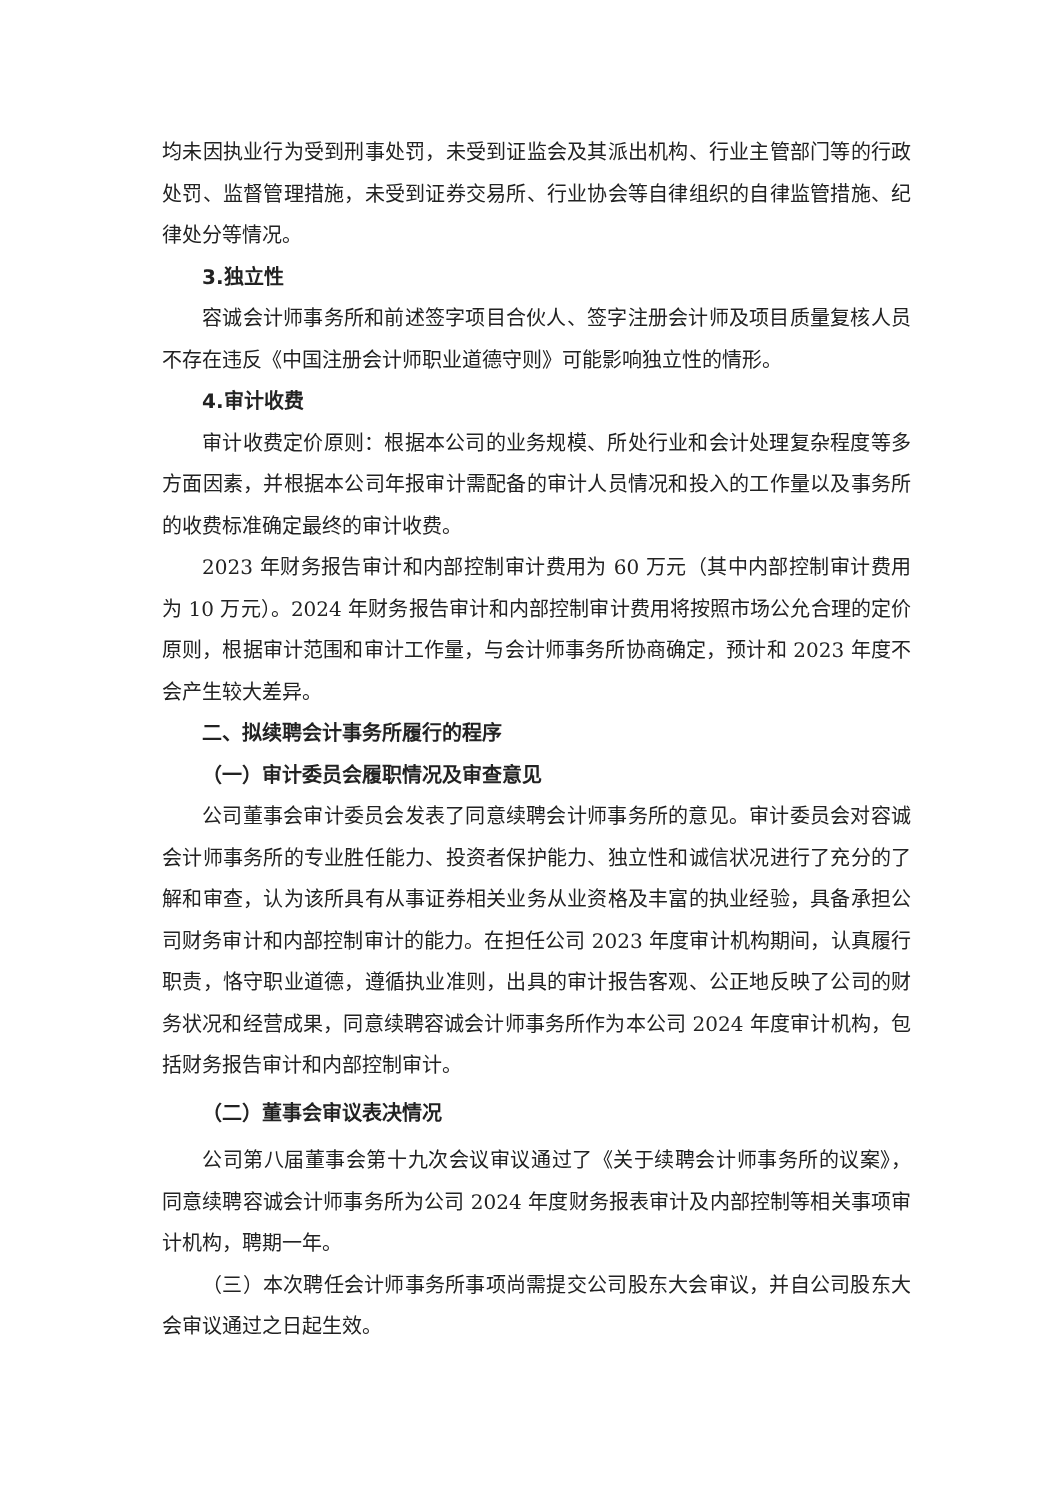均未因执业行为受到刑事处罚，未受到证监会及其派出机构、行业主管部门等的行政处罚、监督管理措施，未受到证券交易所、行业协会等自律组织的自律监管措施、纪律处分等情况。
3.独立性
容诚会计师事务所和前述签字项目合伙人、签字注册会计师及项目质量复核人员不存在违反《中国注册会计师职业道德守则》可能影响独立性的情形。
4.审计收费
审计收费定价原则：根据本公司的业务规模、所处行业和会计处理复杂程度等多方面因素，并根据本公司年报审计需配备的审计人员情况和投入的工作量以及事务所的收费标准确定最终的审计收费。
2023 年财务报告审计和内部控制审计费用为 60 万元（其中内部控制审计费用为 10 万元）。2024 年财务报告审计和内部控制审计费用将按照市场公允合理的定价原则，根据审计范围和审计工作量，与会计师事务所协商确定，预计和 2023 年度不会产生较大差异。
二、拟续聘会计事务所履行的程序
（一）审计委员会履职情况及审查意见
公司董事会审计委员会发表了同意续聘会计师事务所的意见。审计委员会对容诚会计师事务所的专业胜任能力、投资者保护能力、独立性和诚信状况进行了充分的了解和审查，认为该所具有从事证券相关业务从业资格及丰富的执业经验，具备承担公司财务审计和内部控制审计的能力。在担任公司 2023 年度审计机构期间，认真履行职责，恪守职业道德，遵循执业准则，出具的审计报告客观、公正地反映了公司的财务状况和经营成果，同意续聘容诚会计师事务所作为本公司 2024 年度审计机构，包括财务报告审计和内部控制审计。
（二）董事会审议表决情况
公司第八届董事会第十九次会议审议通过了《关于续聘会计师事务所的议案》，同意续聘容诚会计师事务所为公司 2024 年度财务报表审计及内部控制等相关事项审计机构，聘期一年。
（三）本次聘任会计师事务所事项尚需提交公司股东大会审议，并自公司股东大会审议通过之日起生效。